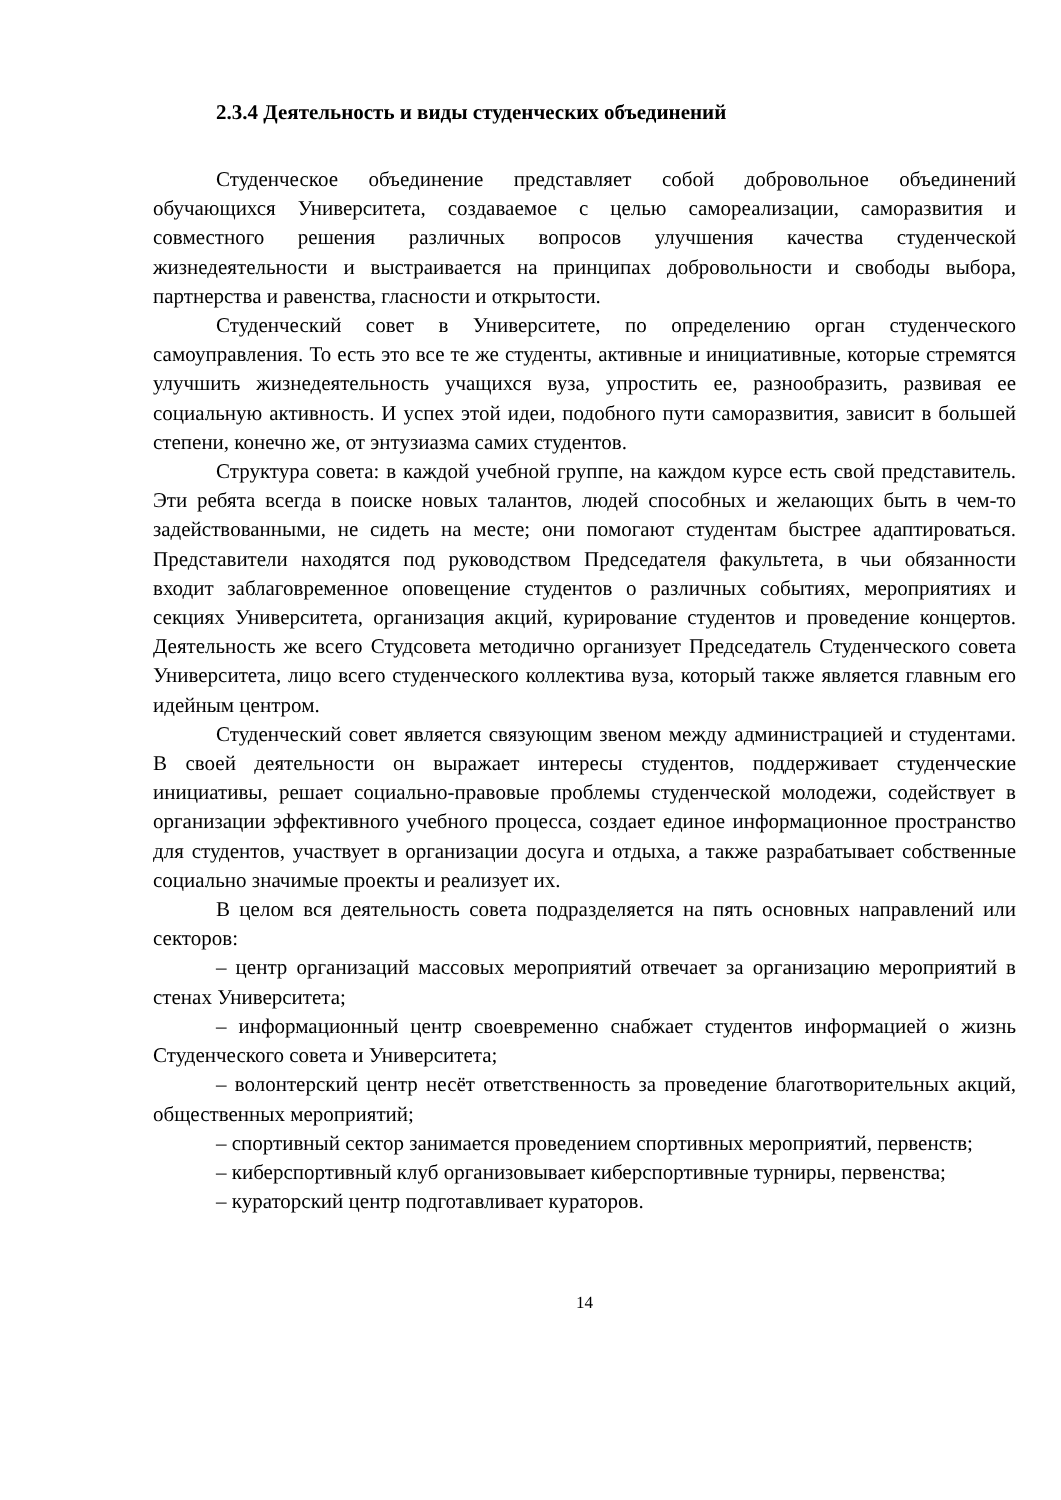2.3.4 Деятельность и виды студенческих объединений
Студенческое объединение представляет собой добровольное объединений обучающихся Университета, создаваемое с целью самореализации, саморазвития и совместного решения различных вопросов улучшения качества студенческой жизнедеятельности и выстраивается на принципах добровольности и свободы выбора, партнерства и равенства, гласности и открытости.
Студенческий совет в Университете, по определению орган студенческого самоуправления. То есть это все те же студенты, активные и инициативные, которые стремятся улучшить жизнедеятельность учащихся вуза, упростить ее, разнообразить, развивая ее социальную активность. И успех этой идеи, подобного пути саморазвития, зависит в большей степени, конечно же, от энтузиазма самих студентов.
Структура совета: в каждой учебной группе, на каждом курсе есть свой представитель. Эти ребята всегда в поиске новых талантов, людей способных и желающих быть в чем-то задействованными, не сидеть на месте; они помогают студентам быстрее адаптироваться. Представители находятся под руководством Председателя факультета, в чьи обязанности входит заблаговременное оповещение студентов о различных событиях, мероприятиях и секциях Университета, организация акций, курирование студентов и проведение концертов. Деятельность же всего Студсовета методично организует Председатель Студенческого совета Университета, лицо всего студенческого коллектива вуза, который также является главным его идейным центром.
Студенческий совет является связующим звеном между администрацией и студентами. В своей деятельности он выражает интересы студентов, поддерживает студенческие инициативы, решает социально-правовые проблемы студенческой молодежи, содействует в организации эффективного учебного процесса, создает единое информационное пространство для студентов, участвует в организации досуга и отдыха, а также разрабатывает собственные социально значимые проекты и реализует их.
В целом вся деятельность совета подразделяется на пять основных направлений или секторов:
– центр организаций массовых мероприятий отвечает за организацию мероприятий в стенах Университета;
– информационный центр своевременно снабжает студентов информацией о жизнь Студенческого совета и Университета;
– волонтерский центр несёт ответственность за проведение благотворительных акций, общественных мероприятий;
– спортивный сектор занимается проведением спортивных мероприятий, первенств;
– киберспортивный клуб организовывает киберспортивные турниры, первенства;
– кураторский центр подготавливает кураторов.
14